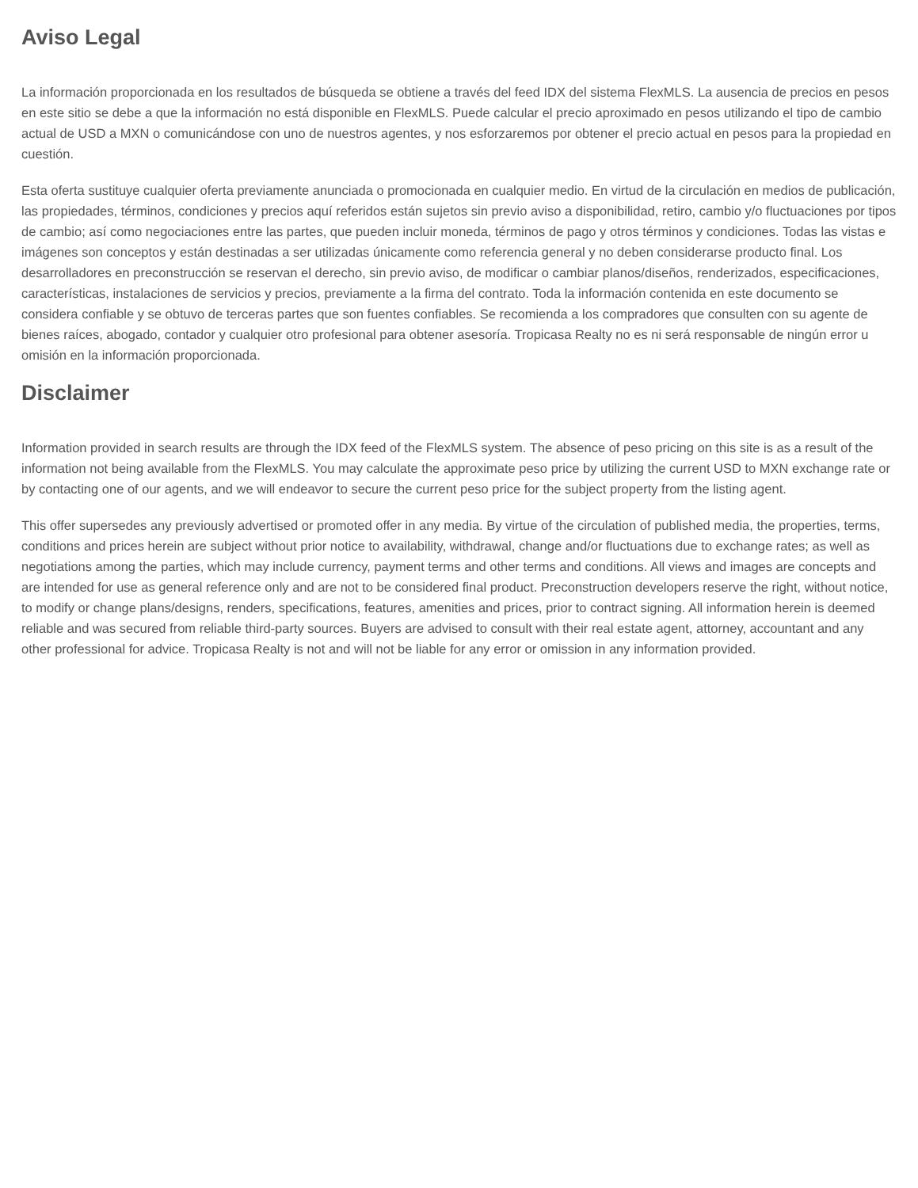Aviso Legal
La información proporcionada en los resultados de búsqueda se obtiene a través del feed IDX del sistema FlexMLS. La ausencia de precios en pesos en este sitio se debe a que la información no está disponible en FlexMLS. Puede calcular el precio aproximado en pesos utilizando el tipo de cambio actual de USD a MXN o comunicándose con uno de nuestros agentes, y nos esforzaremos por obtener el precio actual en pesos para la propiedad en cuestión.
Esta oferta sustituye cualquier oferta previamente anunciada o promocionada en cualquier medio. En virtud de la circulación en medios de publicación, las propiedades, términos, condiciones y precios aquí referidos están sujetos sin previo aviso a disponibilidad, retiro, cambio y/o fluctuaciones por tipos de cambio; así como negociaciones entre las partes, que pueden incluir moneda, términos de pago y otros términos y condiciones. Todas las vistas e imágenes son conceptos y están destinadas a ser utilizadas únicamente como referencia general y no deben considerarse producto final. Los desarrolladores en preconstrucción se reservan el derecho, sin previo aviso, de modificar o cambiar planos/diseños, renderizados, especificaciones, características, instalaciones de servicios y precios, previamente a la firma del contrato. Toda la información contenida en este documento se considera confiable y se obtuvo de terceras partes que son fuentes confiables. Se recomienda a los compradores que consulten con su agente de bienes raíces, abogado, contador y cualquier otro profesional para obtener asesoría. Tropicasa Realty no es ni será responsable de ningún error u omisión en la información proporcionada.
Disclaimer
Information provided in search results are through the IDX feed of the FlexMLS system. The absence of peso pricing on this site is as a result of the information not being available from the FlexMLS. You may calculate the approximate peso price by utilizing the current USD to MXN exchange rate or by contacting one of our agents, and we will endeavor to secure the current peso price for the subject property from the listing agent.
This offer supersedes any previously advertised or promoted offer in any media. By virtue of the circulation of published media, the properties, terms, conditions and prices herein are subject without prior notice to availability, withdrawal, change and/or fluctuations due to exchange rates; as well as negotiations among the parties, which may include currency, payment terms and other terms and conditions. All views and images are concepts and are intended for use as general reference only and are not to be considered final product. Preconstruction developers reserve the right, without notice, to modify or change plans/designs, renders, specifications, features, amenities and prices, prior to contract signing. All information herein is deemed reliable and was secured from reliable third-party sources. Buyers are advised to consult with their real estate agent, attorney, accountant and any other professional for advice. Tropicasa Realty is not and will not be liable for any error or omission in any information provided.